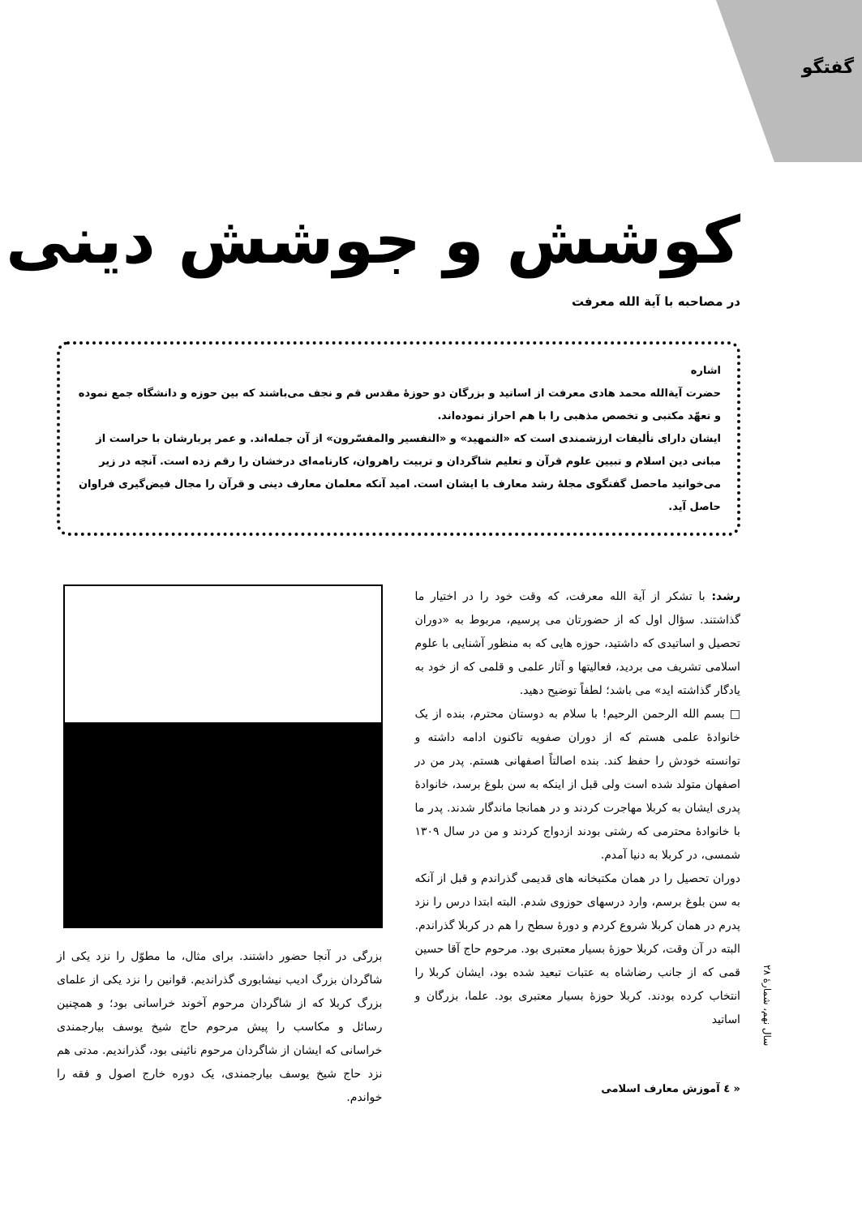گفتگو
کوشش و جوشش دینی
در مصاحبه با آیة الله معرفت
اشاره
حضرت آیةالله محمد هادی معرفت از اساتید و بزرگان دو حوزهٔ مقدس قم و نجف می‌باشند که بین حوزه و دانشگاه جمع نموده و تعهّد مکتبی و تخصص مذهبی را با هم احراز نموده‌اند.
ایشان دارای تألیفات ارزشمندی است که «التمهید» و «التفسیر والمفسّرون» از آن جمله‌اند. و عمر پربارشان با حراست از مبانی دین اسلام و تبیین علوم قرآن و تعلیم شاگردان و تربیت راهروان، کارنامه‌ای درخشان را رقم زده است. آنچه در زیر می‌خوانید ماحصل گفتگوی مجلهٔ رشد معارف با ایشان است. امید آنکه معلمان معارف دینی و قرآن را مجال فیض‌گیری فراوان حاصل آید.
رشد: با تشکر از آیة الله معرفت، که وقت خود را در اختیار ما گذاشتند. سؤال اول که از حضورتان می پرسیم، مربوط به «دوران تحصیل و اساتیدی که داشتید، حوزه هایی که به منظور آشنایی با علوم اسلامی تشریف می بردید، فعالیتها و آثار علمی و قلمی که از خود به یادگار گذاشته اید» می باشد؛ لطفاً توضیح دهید.
□ بسم الله الرحمن الرحیم! با سلام به دوستان محترم، بنده از یک خانوادهٔ علمی هستم که از دوران صفویه تاکنون ادامه داشته و توانسته خودش را حفظ کند. بنده اصالتاً اصفهانی هستم. پدر من در اصفهان متولد شده است ولی قبل از اینکه به سن بلوغ برسد، خانوادهٔ پدری ایشان به کربلا مهاجرت کردند و در همانجا ماندگار شدند. پدر ما با خانوادهٔ محترمی که رشتی بودند ازدواج کردند و من در سال ۱۳۰۹ شمسی، در کربلا به دنیا آمدم.
دوران تحصیل را در همان مکتبخانه های قدیمی گذراندم و قبل از آنکه به سن بلوغ برسم، وارد درسهای حوزوی شدم. البته ابتدا درس را نزد پدرم در همان کربلا شروع کردم و دورهٔ سطح را هم در کربلا گذراندم. البته در آن وقت، کربلا حوزهٔ بسیار معتبری بود. مرحوم حاج آقا حسین قمی که از جانب رضاشاه به عتبات تبعید شده بود، ایشان کربلا را انتخاب کرده بودند. کربلا حوزهٔ بسیار معتبری بود. علما، بزرگان و اساتید
بزرگی در آنجا حضور داشتند. برای مثال، ما مطوّل را نزد یکی از شاگردان بزرگ ادیب نیشابوری گذراندیم. قوانین را نزد یکی از علمای بزرگ کربلا که از شاگردان مرحوم آخوند خراسانی بود؛ و همچنین رسائل و مکاسب را پیش مرحوم حاج شیخ یوسف بیارجمندی خراسانی که ایشان از شاگردان مرحوم نائینی بود، گذراندیم. مدتی هم نزد حاج شیخ یوسف بیارجمندی، یک دوره خارج اصول و فقه را خواندم.
سال نهم، شمارهٔ ۲۸
« ٤ آموزش معارف اسلامی